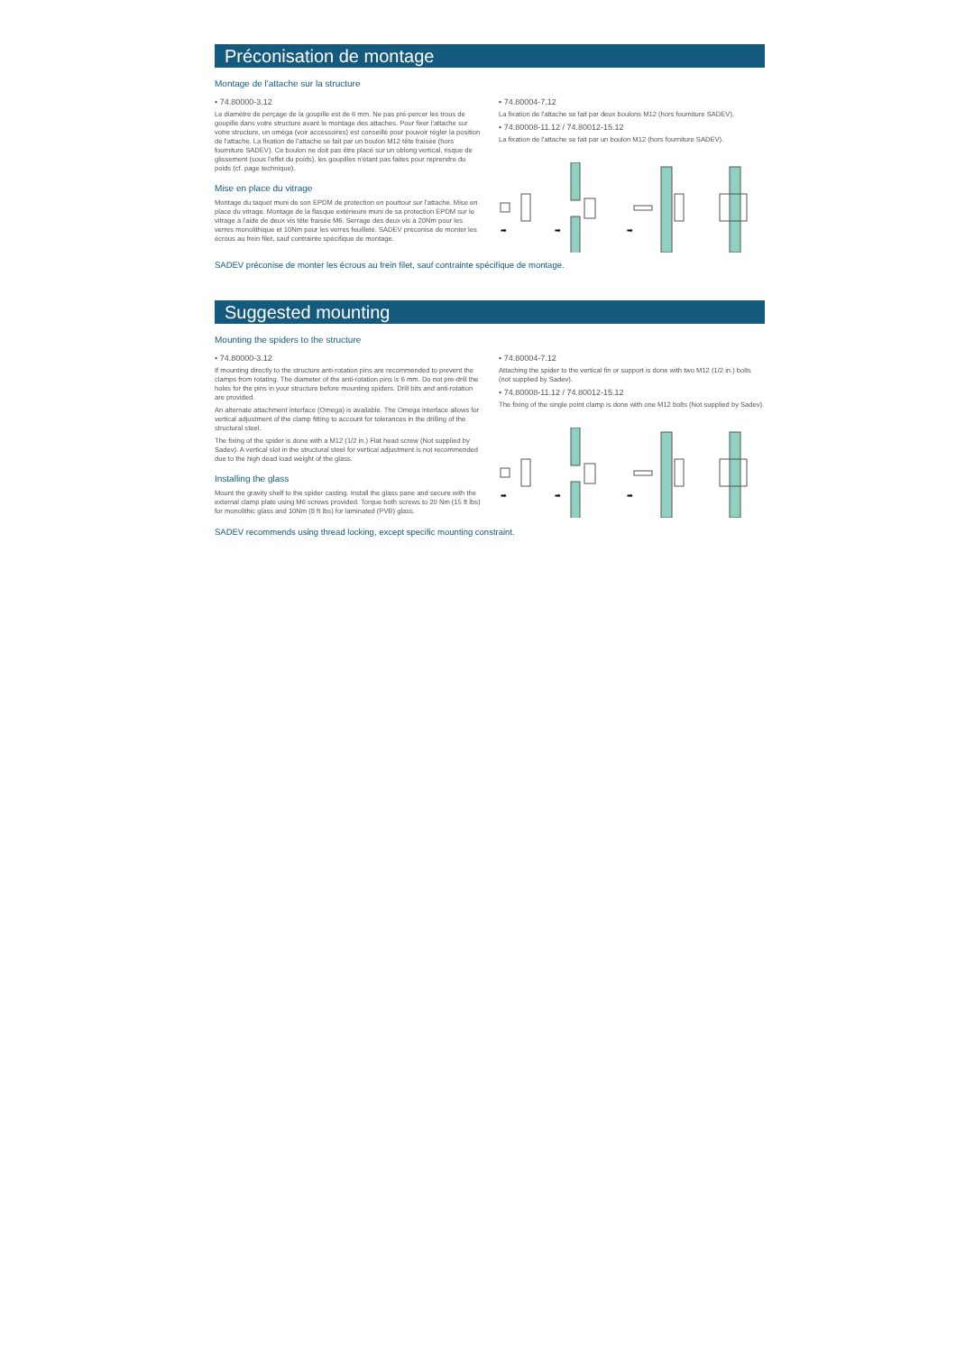Préconisation de montage
Montage de l'attache sur la structure
• 74.80000-3.12
Le diamètre de perçage de la goupille est de 6 mm. Ne pas pré-percer les trous de goupille dans votre structure avant le montage des attaches. Pour fixer l'attache sur votre structure, un oméga (voir accessoires) est conseillé pour pouvoir régler la position de l'attache. La fixation de l'attache se fait par un boulon M12 tête fraisée (hors fourniture SADEV). Ce boulon ne doit pas être placé sur un oblong vertical, risque de glissement (sous l'effet du poids), les goupilles n'étant pas faites pour reprendre du poids (cf. page technique).
Mise en place du vitrage
Montage du taquet muni de son EPDM de protection en pourtour sur l'attache. Mise en place du vitrage. Montage de la flasque extérieure muni de sa protection EPDM sur le vitrage à l'aide de deux vis tête fraisée M6. Serrage des deux vis à 20Nm pour les verres monolithique et 10Nm pour les verres feuilleté. SADEV préconise de monter les écrous au frein filet, sauf contrainte spécifique de montage.
• 74.80004-7.12
La fixation de l'attache se fait par deux boulons M12 (hors fourniture SADEV).
• 74.80008-11.12 / 74.80012-15.12
La fixation de l'attache se fait par un boulon M12 (hors fourniture SADEV).
➡
➡
➡
SADEV préconise de monter les écrous au frein filet, sauf contrainte spécifique de montage.
Suggested mounting
Mounting the spiders to the structure
• 74.80000-3.12
If mounting directly to the structure anti-rotation pins are recommended to prevent the clamps from rotating. The diameter of the anti-rotation pins is 6 mm. Do not pre-drill the holes for the pins in your structure before mounting spiders. Drill bits and anti-rotation are provided.
An alternate attachment interface (Omega) is available. The Omega interface allows for vertical adjustment of the clamp fitting to account for tolerances in the drilling of the structural steel.
The fixing of the spider is done with a M12 (1/2 in.) Flat head screw (Not supplied by Sadev). A vertical slot in the structural steel for vertical adjustment is not recommended due to the high dead load weight of the glass.
Installing the glass
Mount the gravity shelf to the spider casting. Install the glass pane and secure with the external clamp plate using M6 screws provided. Torque both screws to 20 Nm (15 ft lbs) for monolithic glass and 10Nm (8 ft lbs) for laminated (PVB) glass.
• 74.80004-7.12
Attaching the spider to the vertical fin or support is done with two M12 (1/2 in.) bolts (not supplied by Sadev).
• 74.80008-11.12 / 74.80012-15.12
The fixing of the single point clamp is done with one M12 bolts (Not supplied by Sadev).
➡
➡
➡
SADEV recommends using thread locking, except specific mounting constraint.